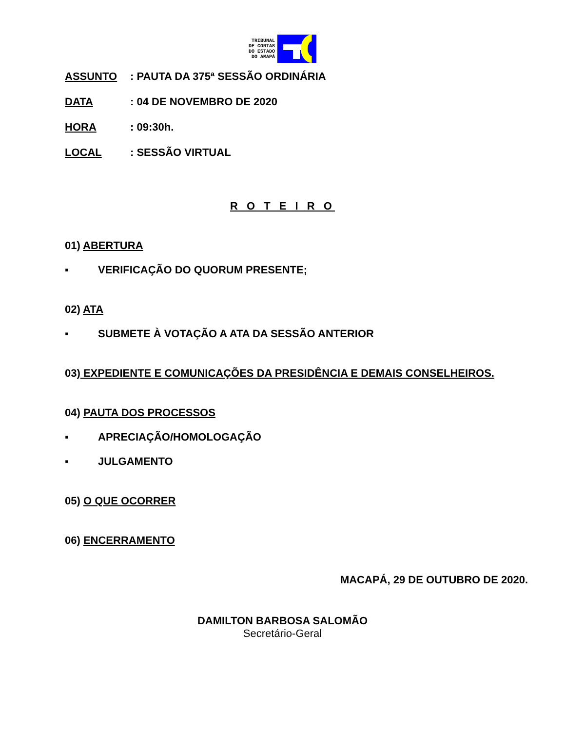TRIBUNAL
DE CONTAS
DO ESTADO
DO AMAPÁ
ASSUNTO: PAUTA DA 375ª SESSÃO ORDINÁRIA
DATA: 04 DE NOVEMBRO DE 2020
HORA: 09:30h.
LOCAL: SESSÃO VIRTUAL
R O T E I R O
01) ABERTURA
▪ VERIFICAÇÃO DO QUORUM PRESENTE;
02) ATA
▪ SUBMETE À VOTAÇÃO A ATA DA SESSÃO ANTERIOR
03) EXPEDIENTE E COMUNICAÇÕES DA PRESIDÊNCIA E DEMAIS CONSELHEIROS.
04) PAUTA DOS PROCESSOS
▪ APRECIAÇÃO/HOMOLOGAÇÃO
▪ JULGAMENTO
05) O QUE OCORRER
06) ENCERRAMENTO
MACAPÁ, 29 DE OUTUBRO DE 2020.
DAMILTON BARBOSA SALOMÃO
Secretário-Geral